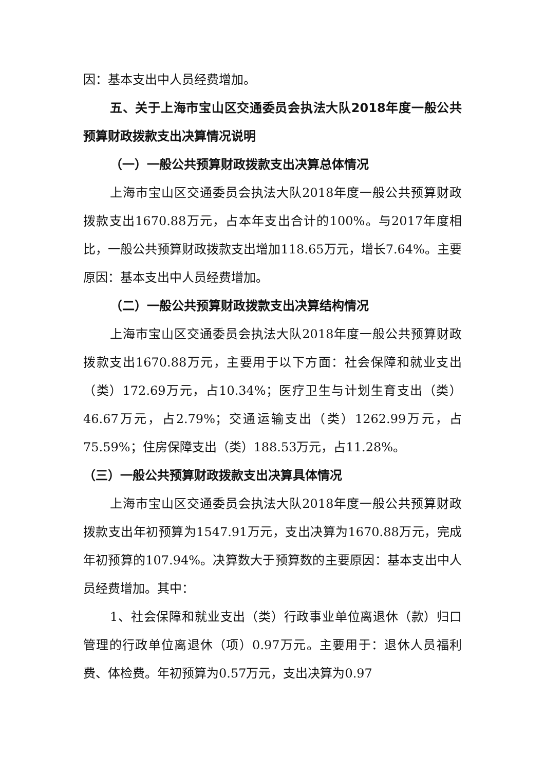因：基本支出中人员经费增加。
五、关于上海市宝山区交通委员会执法大队2018年度一般公共预算财政拨款支出决算情况说明
（一）一般公共预算财政拨款支出决算总体情况
上海市宝山区交通委员会执法大队2018年度一般公共预算财政拨款支出1670.88万元，占本年支出合计的100%。与2017年度相比，一般公共预算财政拨款支出增加118.65万元，增长7.64%。主要原因：基本支出中人员经费增加。
（二）一般公共预算财政拨款支出决算结构情况
上海市宝山区交通委员会执法大队2018年度一般公共预算财政拨款支出1670.88万元，主要用于以下方面：社会保障和就业支出（类）172.69万元，占10.34%；医疗卫生与计划生育支出（类）46.67万元，占2.79%；交通运输支出（类）1262.99万元，占75.59%；住房保障支出（类）188.53万元，占11.28%。
（三）一般公共预算财政拨款支出决算具体情况
上海市宝山区交通委员会执法大队2018年度一般公共预算财政拨款支出年初预算为1547.91万元，支出决算为1670.88万元，完成年初预算的107.94%。决算数大于预算数的主要原因：基本支出中人员经费增加。其中：
1、社会保障和就业支出（类）行政事业单位离退休（款）归口管理的行政单位离退休（项）0.97万元。主要用于：退休人员福利费、体检费。年初预算为0.57万元，支出决算为0.97